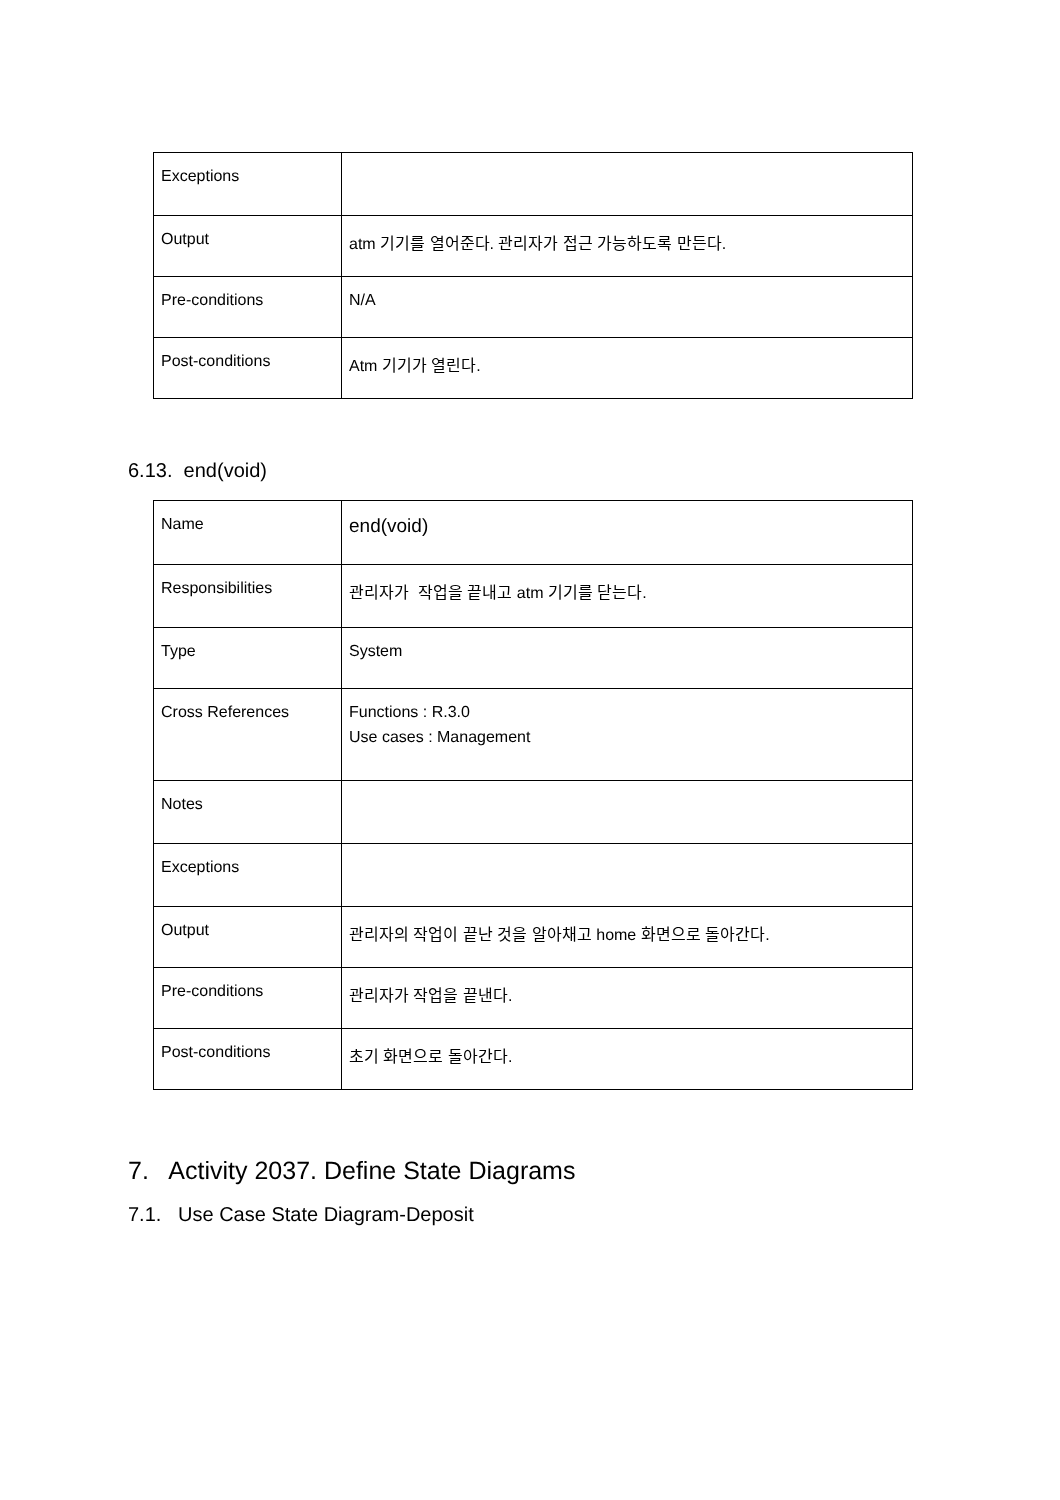| Exceptions | |
| Output | atm 기기를 열어준다. 관리자가 접근 가능하도록 만든다. |
| Pre-conditions | N/A |
| Post-conditions | Atm 기기가 열린다. |
6.13. end(void)
| Name | end(void) |
| Responsibilities | 관리자가 작업을 끝내고 atm 기기를 닫는다. |
| Type | System |
| Cross References | Functions : R.3.0 Use cases : Management |
| Notes | |
| Exceptions | |
| Output | 관리자의 작업이 끝난 것을 알아채고 home 화면으로 돌아간다. |
| Pre-conditions | 관리자가 작업을 끝낸다. |
| Post-conditions | 초기 화면으로 돌아간다. |
7. Activity 2037. Define State Diagrams
7.1. Use Case State Diagram-Deposit